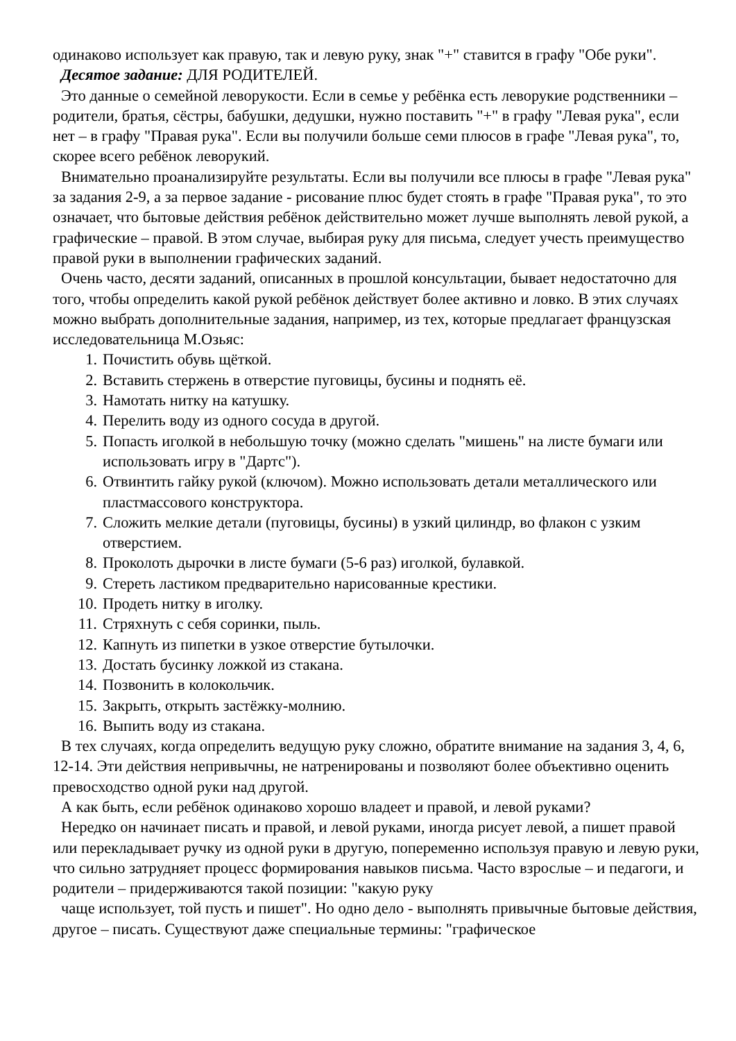одинаково использует как правую, так и левую руку, знак "+" ставится в графу "Обе руки".
Десятое задание: ДЛЯ РОДИТЕЛЕЙ.
Это данные о семейной леворукости. Если в семье у ребёнка есть леворукие родственники – родители, братья, сёстры, бабушки, дедушки, нужно поставить "+" в графу "Левая рука", если нет – в графу "Правая рука". Если вы получили больше семи плюсов в графе "Левая рука", то, скорее всего ребёнок леворукий.
Внимательно проанализируйте результаты. Если вы получили все плюсы в графе "Левая рука" за задания 2-9, а за первое задание - рисование плюс будет стоять в графе "Правая рука", то это означает, что бытовые действия ребёнок действительно может лучше выполнять левой рукой, а графические – правой. В этом случае, выбирая руку для письма, следует учесть преимущество правой руки в выполнении графических заданий.
Очень часто, десяти заданий, описанных в прошлой консультации, бывает недостаточно для того, чтобы определить какой рукой ребёнок действует более активно и ловко. В этих случаях можно выбрать дополнительные задания, например, из тех, которые предлагает французская исследовательница М.Озьяс:
1. Почистить обувь щёткой.
2. Вставить стержень в отверстие пуговицы, бусины и поднять её.
3. Намотать нитку на катушку.
4. Перелить воду из одного сосуда в другой.
5. Попасть иголкой в небольшую точку (можно сделать "мишень" на листе бумаги или использовать игру в "Дартс").
6. Отвинтить гайку рукой (ключом). Можно использовать детали металлического или пластмассового конструктора.
7. Сложить мелкие детали (пуговицы, бусины) в узкий цилиндр, во флакон с узким отверстием.
8. Проколоть дырочки в листе бумаги (5-6 раз) иголкой, булавкой.
9. Стереть ластиком предварительно нарисованные крестики.
10. Продеть нитку в иголку.
11. Стряхнуть с себя соринки, пыль.
12. Капнуть из пипетки в узкое отверстие бутылочки.
13. Достать бусинку ложкой из стакана.
14. Позвонить в колокольчик.
15. Закрыть, открыть застёжку-молнию.
16. Выпить воду из стакана.
В тех случаях, когда определить ведущую руку сложно, обратите внимание на задания 3, 4, 6, 12-14. Эти действия непривычны, не натренированы и позволяют более объективно оценить превосходство одной руки над другой.
А как быть, если ребёнок одинаково хорошо владеет и правой, и левой руками?
Нередко он начинает писать и правой, и левой руками, иногда рисует левой, а пишет правой или перекладывает ручку из одной руки в другую, попеременно используя правую и левую руки, что сильно затрудняет процесс формирования навыков письма. Часто взрослые – и педагоги, и родители – придерживаются такой позиции: "какую руку
чаще использует, той пусть и пишет". Но одно дело - выполнять привычные бытовые действия, другое – писать. Существуют даже специальные термины: "графическое